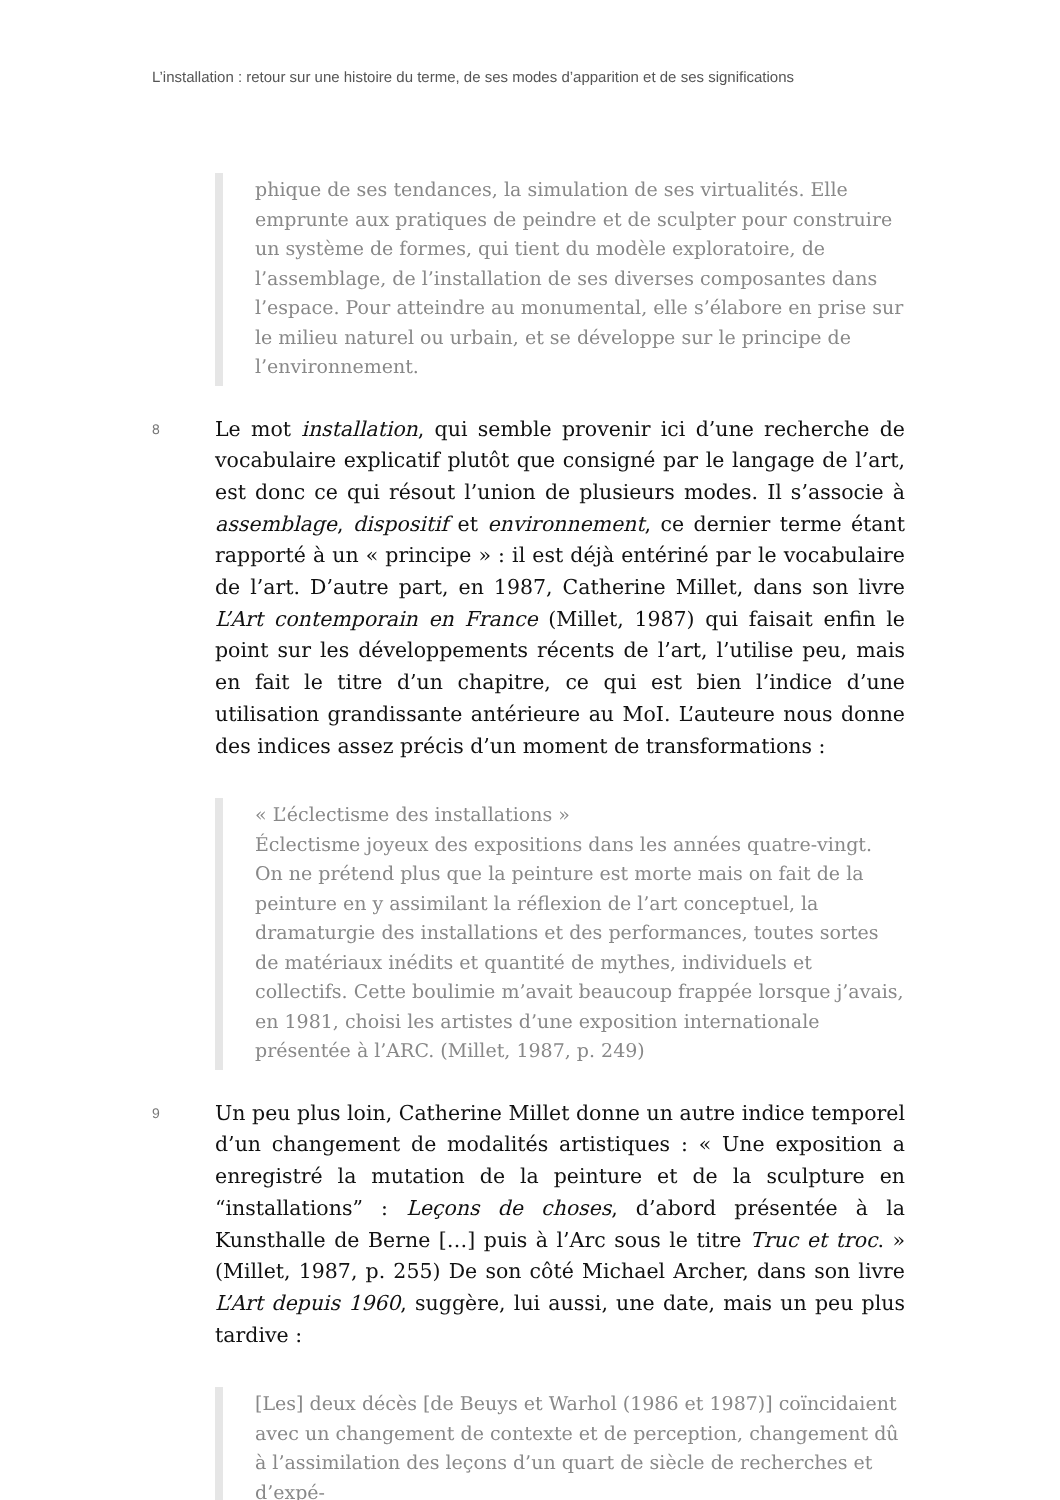L’installation : retour sur une histoire du terme, de ses modes d’apparition et de ses significations
phique de ses tendances, la simulation de ses virtualités. Elle emprunte aux pratiques de peindre et de sculpter pour construire un système de formes, qui tient du modèle exploratoire, de l’assemblage, de l’installation de ses diverses composantes dans l’espace. Pour atteindre au monumental, elle s’élabore en prise sur le milieu naturel ou urbain, et se développe sur le principe de l’environnement.
8 Le mot installation, qui semble provenir ici d’une recherche de vocabulaire explicatif plutôt que consigné par le langage de l’art, est donc ce qui résout l’union de plusieurs modes. Il s’associe à assemblage, dispositif et environnement, ce dernier terme étant rapporté à un « principe » : il est déjà entériné par le vocabulaire de l’art. D’autre part, en 1987, Catherine Millet, dans son livre L’Art contemporain en France (Millet, 1987) qui faisait enfin le point sur les développements récents de l’art, l’utilise peu, mais en fait le titre d’un chapitre, ce qui est bien l’indice d’une utilisation grandissante antérieure au MoI. L’auteure nous donne des indices assez précis d’un moment de transformations :
« L’éclectisme des installations »
Éclectisme joyeux des expositions dans les années quatre-vingt. On ne prétend plus que la peinture est morte mais on fait de la peinture en y assimilant la réflexion de l’art conceptuel, la dramaturgie des installations et des performances, toutes sortes de matériaux inédits et quantité de mythes, individuels et collectifs. Cette boulimie m’avait beaucoup frappée lorsque j’avais, en 1981, choisi les artistes d’une exposition internationale présentée à l’ARC. (Millet, 1987, p. 249)
9 Un peu plus loin, Catherine Millet donne un autre indice temporel d’un changement de modalités artistiques : « Une exposition a enregistré la mutation de la peinture et de la sculpture en “installations” : Leçons de choses, d’abord présentée à la Kunsthalle de Berne […] puis à l’Arc sous le titre Truc et troc. » (Millet, 1987, p. 255) De son côté Michael Archer, dans son livre L’Art depuis 1960, suggère, lui aussi, une date, mais un peu plus tardive :
[Les] deux décès [de Beuys et Warhol (1986 et 1987)] coïncidaient avec un changement de contexte et de perception, changement dû à l’assimilation des leçons d’un quart de siècle de recherches et d’expé-